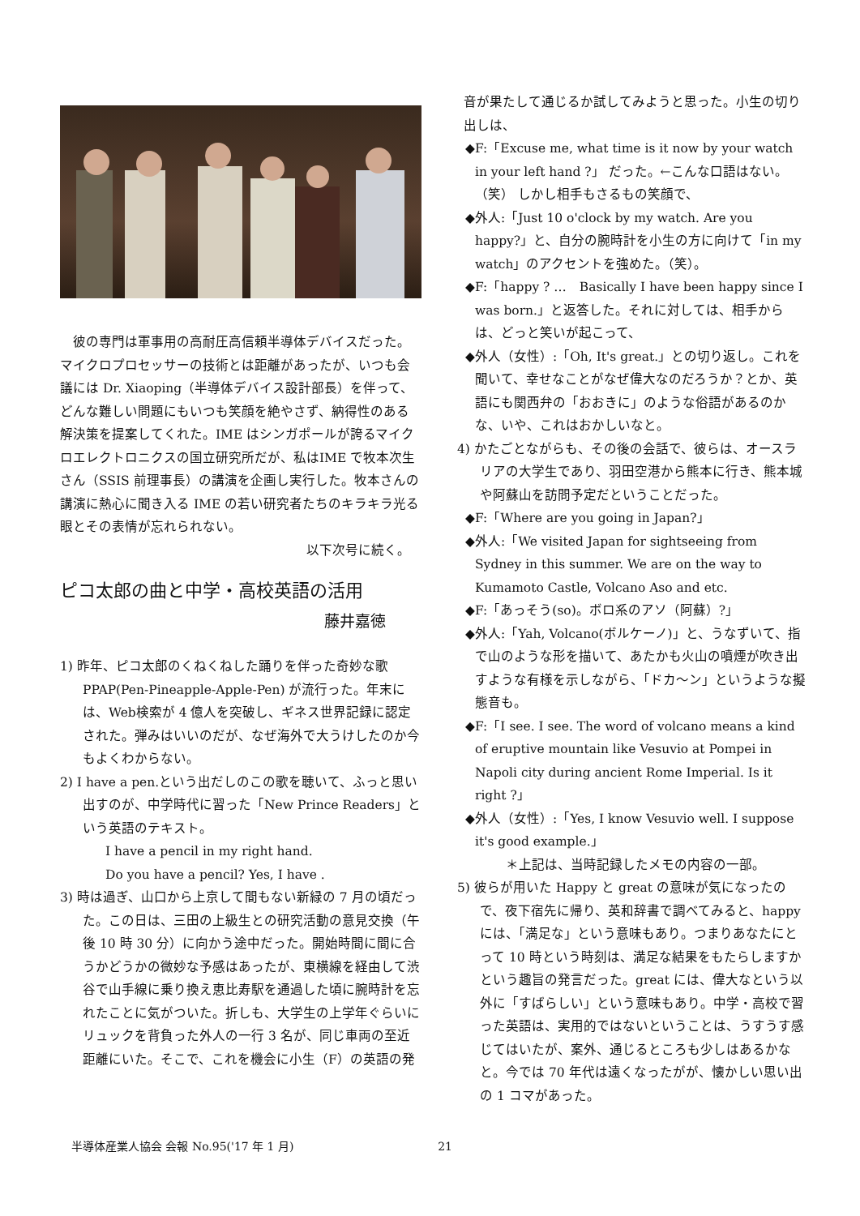彼の専門は軍事用の高耐圧高信頼半導体デバイスだった。マイクロプロセッサーの技術とは距離があったが、いつも会議には Dr. Xiaoping（半導体デバイス設計部長）を伴って、どんな難しい問題にもいつも笑顔を絶やさず、納得性のある解決策を提案してくれた。IME はシンガポールが誇るマイクロエレクトロニクスの国立研究所だが、私はIME で牧本次生さん（SSIS 前理事長）の講演を企画し実行した。牧本さんの講演に熱心に聞き入る IME の若い研究者たちのキラキラ光る眼とその表情が忘れられない。
以下次号に続く。
ピコ太郎の曲と中学・高校英語の活用
藤井嘉徳
1) 昨年、ピコ太郎のくねくねした踊りを伴った奇妙な歌 PPAP(Pen-Pineapple-Apple-Pen) が流行った。年末には、Web検索が 4 億人を突破し、ギネス世界記録に認定された。弾みはいいのだが、なぜ海外で大うけしたのか今もよくわからない。
2) I have a pen.という出だしのこの歌を聴いて、ふっと思い出すのが、中学時代に習った「New Prince Readers」という英語のテキスト。
I have a pencil in my right hand.
Do you have a pencil? Yes, I have .
3) 時は過ぎ、山口から上京して間もない新緑の 7 月の頃だった。この日は、三田の上級生との研究活動の意見交換（午後 10 時 30 分）に向かう途中だった。開始時間に間に合うかどうかの微妙な予感はあったが、東横線を経由して渋谷で山手線に乗り換え恵比寿駅を通過した頃に腕時計を忘れたことに気がついた。折しも、大学生の上学年ぐらいにリュックを背負った外人の一行 3 名が、同じ車両の至近距離にいた。そこで、これを機会に小生（F）の英語の発
音が果たして通じるか試してみようと思った。小生の切り出しは、
◆F:「Excuse me, what time is it now by your watch in your left hand ?」 だった。←こんな口語はない。（笑） しかし相手もさるもの笑顔で、
◆外人:「Just 10 o'clock by my watch. Are you happy?」と、自分の腕時計を小生の方に向けて「in my watch」のアクセントを強めた。（笑）。
◆F:「happy ? …　Basically I have been happy since I was born.」と返答した。それに対しては、相手からは、どっと笑いが起こって、
◆外人（女性）:「Oh, It's great.」との切り返し。これを聞いて、幸せなことがなぜ偉大なのだろうか？とか、英語にも関西弁の「おおきに」のような俗語があるのかな、いや、これはおかしいなと。
4) かたごとながらも、その後の会話で、彼らは、オースラリアの大学生であり、羽田空港から熊本に行き、熊本城や阿蘇山を訪問予定だということだった。
◆F:「Where are you going in Japan?」
◆外人:「We visited Japan for sightseeing from Sydney in this summer. We are on the way to Kumamoto Castle, Volcano Aso and etc.
◆F:「あっそう(so)。ボロ系のアソ（阿蘇）?」
◆外人:「Yah, Volcano(ボルケーノ)」と、うなずいて、指で山のような形を描いて、あたかも火山の噴煙が吹き出すような有様を示しながら、「ドカ〜ン」というような擬態音も。
◆F:「I see. I see. The word of volcano means a kind of eruptive mountain like Vesuvio at Pompei in Napoli city during ancient Rome Imperial. Is it right ?」
◆外人（女性）:「Yes, I know Vesuvio well. I suppose it's good example.」
＊上記は、当時記録したメモの内容の一部。
5) 彼らが用いた Happy と great の意味が気になったので、夜下宿先に帰り、英和辞書で調べてみると、happy には、「満足な」という意味もあり。つまりあなたにとって 10 時という時刻は、満足な結果をもたらしますかという趣旨の発言だった。great には、偉大なという以外に「すばらしい」という意味もあり。中学・高校で習った英語は、実用的ではないということは、うすうす感じてはいたが、案外、通じるところも少しはあるかなと。今では 70 年代は遠くなったがが、懐かしい思い出の 1 コマがあった。
半導体産業人協会 会報 No.95('17 年 1 月) 21